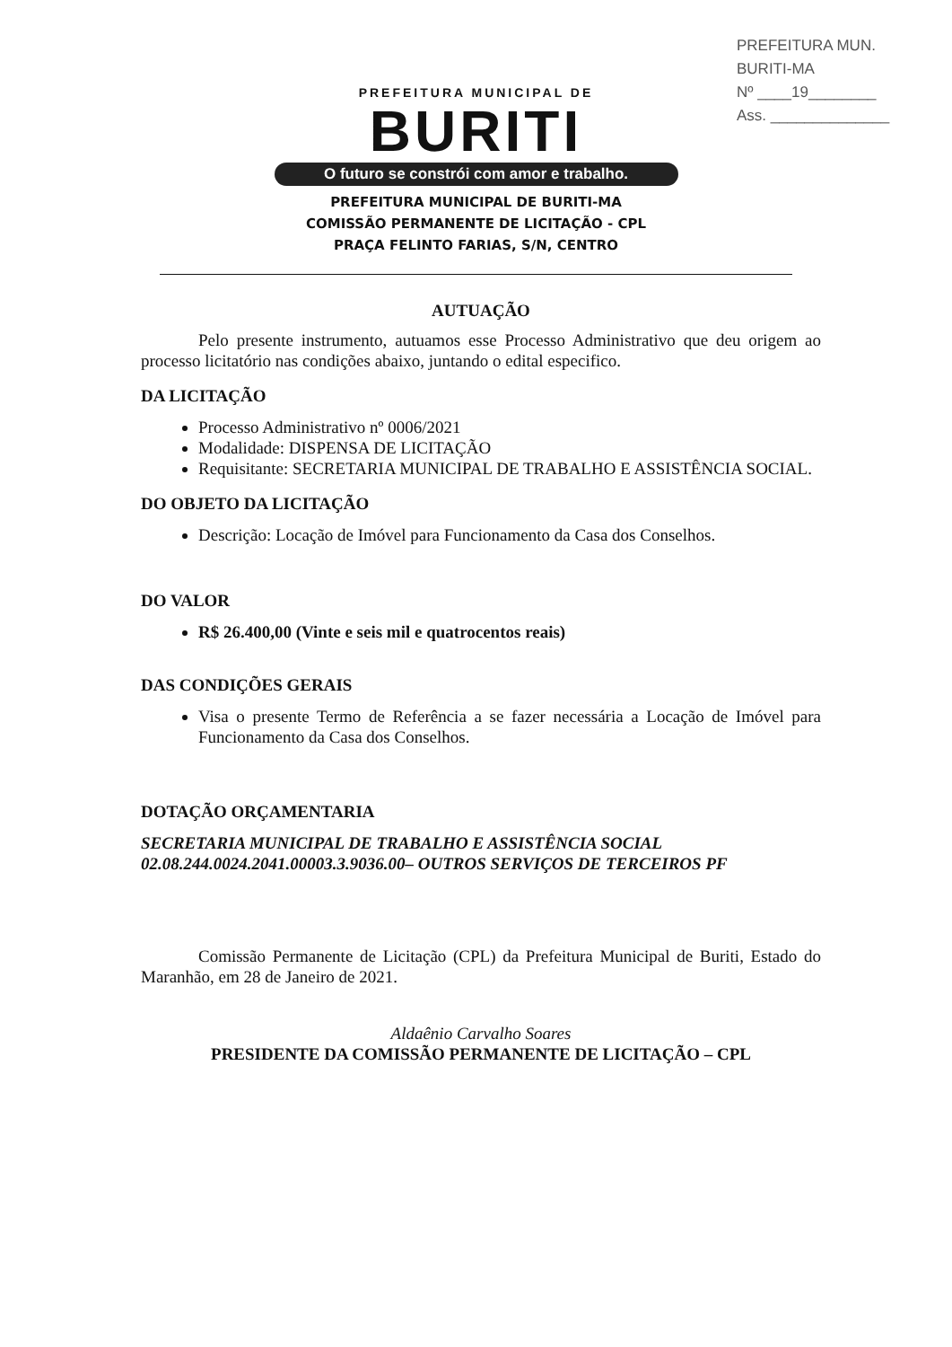PREFEITURA MUN. BURITI-MA
Nº ____19________
Ass. ______________
PREFEITURA MUNICIPAL DE
BURITI
O futuro se constrói com amor e trabalho.
PREFEITURA MUNICIPAL DE BURITI-MA
COMISSÃO PERMANENTE DE LICITAÇÃO - CPL
PRAÇA FELINTO FARIAS, S/N, CENTRO
AUTUAÇÃO
Pelo presente instrumento, autuamos esse Processo Administrativo que deu origem ao processo licitatório nas condições abaixo, juntando o edital especifico.
DA LICITAÇÃO
Processo Administrativo nº 0006/2021
Modalidade: DISPENSA DE LICITAÇÃO
Requisitante: SECRETARIA MUNICIPAL DE TRABALHO E ASSISTÊNCIA SOCIAL.
DO OBJETO DA LICITAÇÃO
Descrição: Locação de Imóvel para Funcionamento da Casa dos Conselhos.
DO VALOR
R$ 26.400,00 (Vinte e seis mil e quatrocentos reais)
DAS CONDIÇÕES GERAIS
Visa o presente Termo de Referência a se fazer necessária a Locação de Imóvel para Funcionamento da Casa dos Conselhos.
DOTAÇÃO ORÇAMENTARIA
SECRETARIA MUNICIPAL DE TRABALHO E ASSISTÊNCIA SOCIAL
02.08.244.0024.2041.00003.3.9036.00– OUTROS SERVIÇOS DE TERCEIROS PF
Comissão Permanente de Licitação (CPL) da Prefeitura Municipal de Buriti, Estado do Maranhão, em 28 de Janeiro de 2021.
Aldaênio Carvalho Soares
PRESIDENTE DA COMISSÃO PERMANENTE DE LICITAÇÃO – CPL